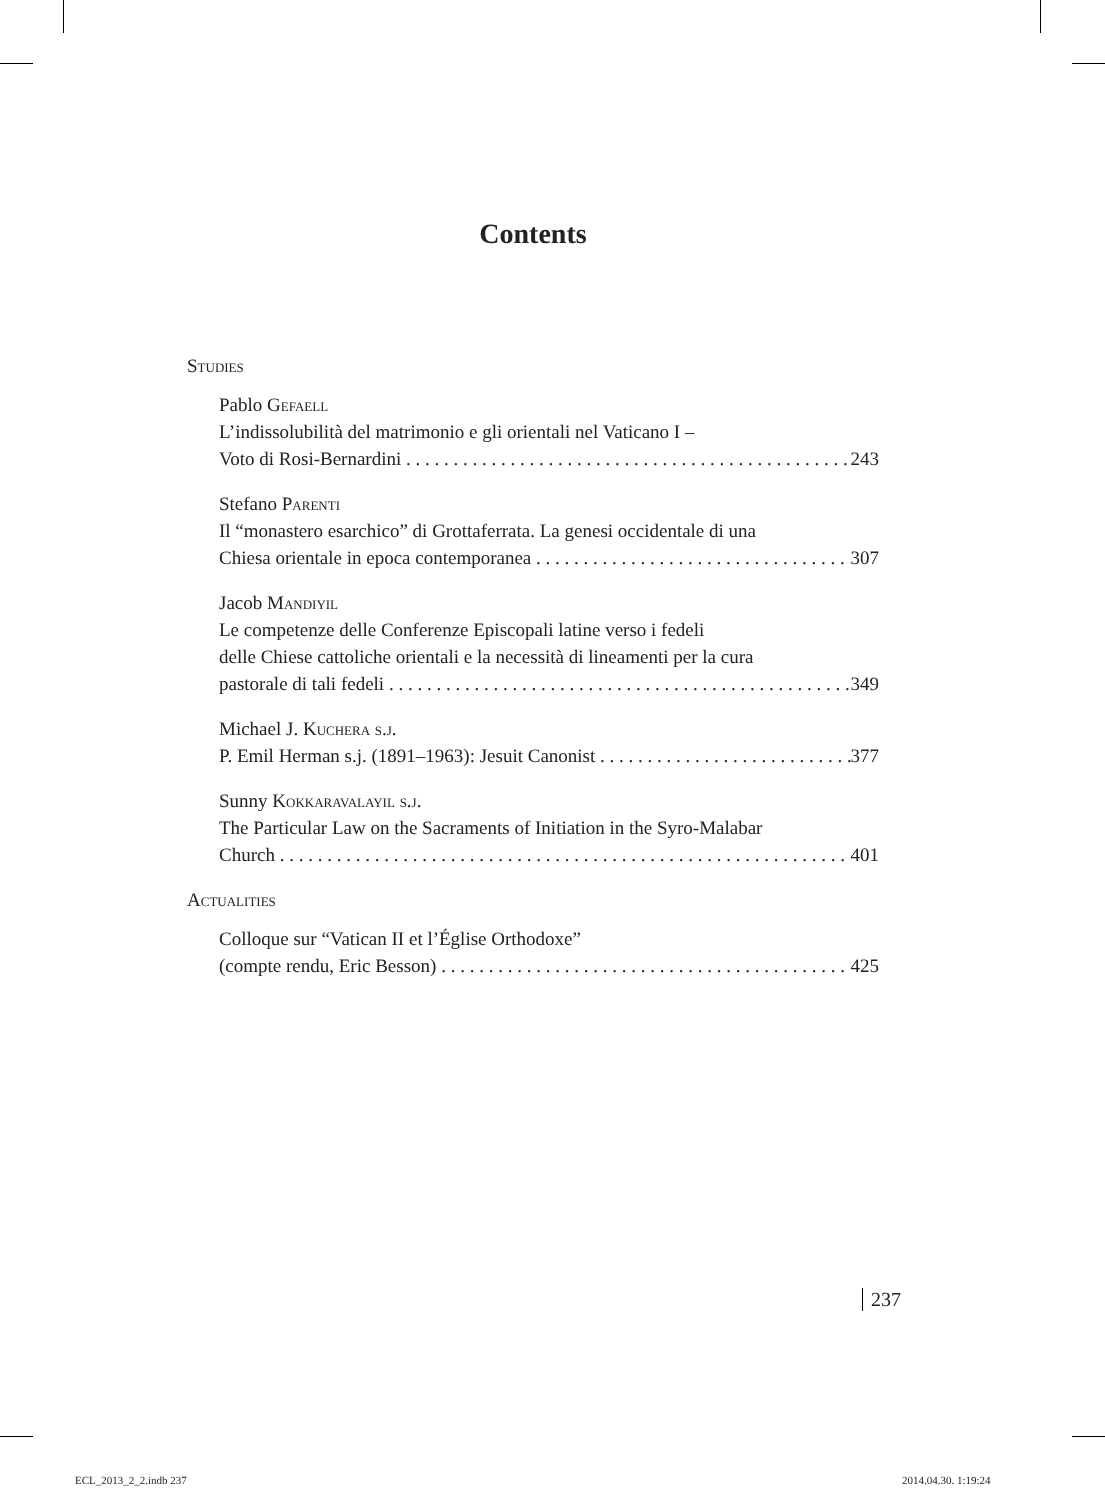Contents
Studies
Pablo Gefaell
L’indissolubilità del matrimonio e gli orientali nel Vaticano I –
Voto di Rosi-Bernardini 243
Stefano Parenti
Il “monastero esarchico” di Grottaferrata. La genesi occidentale di una
Chiesa orientale in epoca contemporanea 307
Jacob Mandiyil
Le competenze delle Conferenze Episcopali latine verso i fedeli
delle Chiese cattoliche orientali e la necessità di lineamenti per la cura
pastorale di tali fedeli 349
Michael J. Kuchera s.j.
P. Emil Herman s.j. (1891–1963): Jesuit Canonist 377
Sunny Kokkaravalayil s.j.
The Particular Law on the Sacraments of Initiation in the Syro-Malabar
Church 401
Actualities
Colloque sur “Vatican II et l’Église Orthodoxe”
(compte rendu, Eric Besson) 425
237
ECL_2013_2_2.indb 237 2014.04.30. 1:19:24